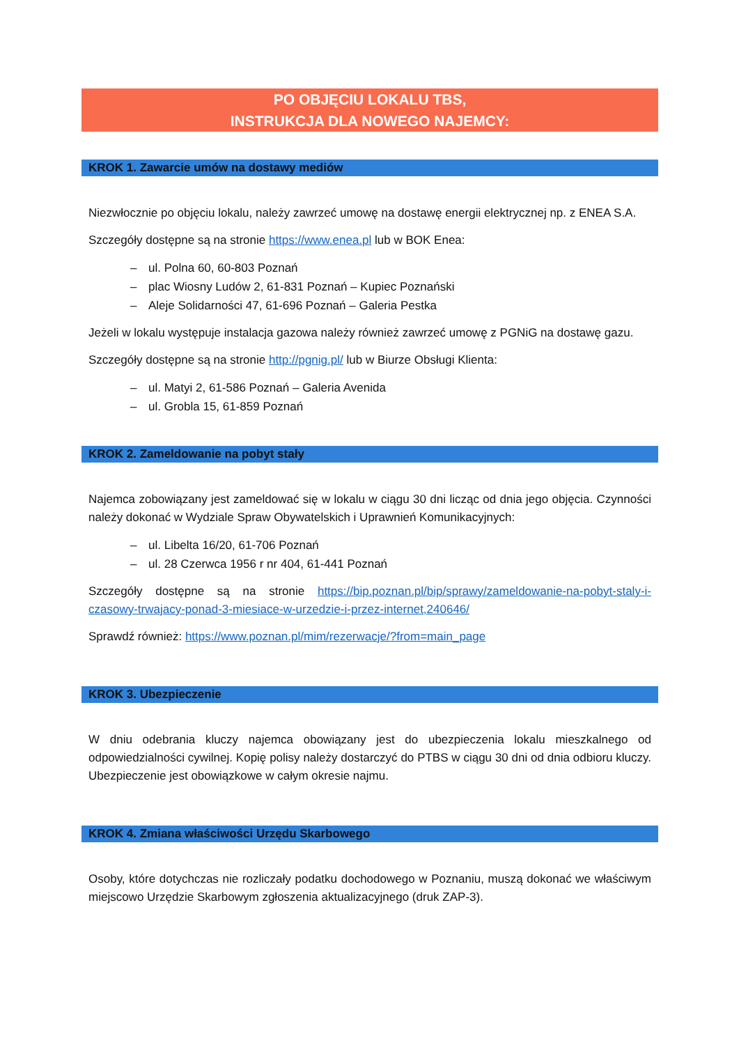PO OBJĘCIU LOKALU TBS,
INSTRUKCJA DLA NOWEGO NAJEMCY:
KROK 1. Zawarcie umów na dostawy mediów
Niezwłocznie po objęciu lokalu, należy zawrzeć umowę na dostawę energii elektrycznej np. z ENEA S.A.
Szczegóły dostępne są na stronie https://www.enea.pl lub w BOK Enea:
– ul. Polna 60, 60-803 Poznań
– plac Wiosny Ludów 2, 61-831 Poznań – Kupiec Poznański
– Aleje Solidarności 47, 61-696 Poznań – Galeria Pestka
Jeżeli w lokalu występuje instalacja gazowa należy również zawrzeć umowę z PGNiG na dostawę gazu.
Szczegóły dostępne są na stronie http://pgnig.pl/ lub w Biurze Obsługi Klienta:
– ul. Matyi 2, 61-586 Poznań – Galeria Avenida
– ul. Grobla 15, 61-859 Poznań
KROK 2. Zameldowanie na pobyt stały
Najemca zobowiązany jest zameldować się w lokalu w ciągu 30 dni licząc od dnia jego objęcia. Czynności należy dokonać w Wydziale Spraw Obywatelskich i Uprawnień Komunikacyjnych:
– ul. Libelta 16/20, 61-706 Poznań
– ul. 28 Czerwca 1956 r nr 404, 61-441 Poznań
Szczegóły dostępne są na stronie https://bip.poznan.pl/bip/sprawy/zameldowanie-na-pobyt-staly-i-czasowy-trwajacy-ponad-3-miesiace-w-urzedzie-i-przez-internet,240646/
Sprawdź również: https://www.poznan.pl/mim/rezerwacje/?from=main_page
KROK 3. Ubezpieczenie
W dniu odebrania kluczy najemca obowiązany jest do ubezpieczenia lokalu mieszkalnego od odpowiedzialności cywilnej. Kopię polisy należy dostarczyć do PTBS w ciągu 30 dni od dnia odbioru kluczy. Ubezpieczenie jest obowiązkowe w całym okresie najmu.
KROK 4. Zmiana właściwości Urzędu Skarbowego
Osoby, które dotychczas nie rozliczały podatku dochodowego w Poznaniu, muszą dokonać we właściwym miejscowo Urzędzie Skarbowym zgłoszenia aktualizacyjnego (druk ZAP-3).